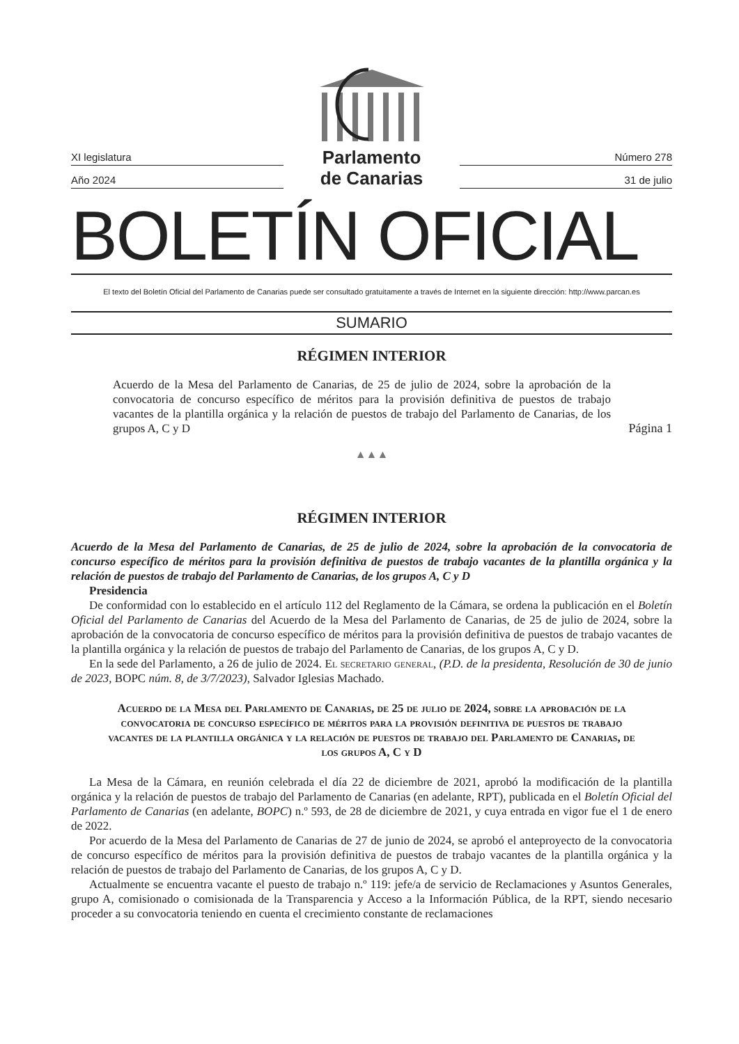XI legislatura
Año 2024
Parlamento
de Canarias
Número 278
31 de julio
BOLETÍN OFICIAL
El texto del Boletín Oficial del Parlamento de Canarias puede ser consultado gratuitamente a través de Internet en la siguiente dirección: http://www.parcan.es
SUMARIO
RÉGIMEN INTERIOR
Acuerdo de la Mesa del Parlamento de Canarias, de 25 de julio de 2024, sobre la aprobación de la convocatoria de concurso específico de méritos para la provisión definitiva de puestos de trabajo vacantes de la plantilla orgánica y la relación de puestos de trabajo del Parlamento de Canarias, de los grupos A, C y D
Página 1
▲▲▲
RÉGIMEN INTERIOR
Acuerdo de la Mesa del Parlamento de Canarias, de 25 de julio de 2024, sobre la aprobación de la convocatoria de concurso específico de méritos para la provisión definitiva de puestos de trabajo vacantes de la plantilla orgánica y la relación de puestos de trabajo del Parlamento de Canarias, de los grupos A, C y D
Presidencia
De conformidad con lo establecido en el artículo 112 del Reglamento de la Cámara, se ordena la publicación en el Boletín Oficial del Parlamento de Canarias del Acuerdo de la Mesa del Parlamento de Canarias, de 25 de julio de 2024, sobre la aprobación de la convocatoria de concurso específico de méritos para la provisión definitiva de puestos de trabajo vacantes de la plantilla orgánica y la relación de puestos de trabajo del Parlamento de Canarias, de los grupos A, C y D.
En la sede del Parlamento, a 26 de julio de 2024. El secretario general, (P.D. de la presidenta, Resolución de 30 de junio de 2023, BOPC núm. 8, de 3/7/2023), Salvador Iglesias Machado.
Acuerdo de la Mesa del Parlamento de Canarias, de 25 de julio de 2024, sobre la aprobación de la convocatoria de concurso específico de méritos para la provisión definitiva de puestos de trabajo vacantes de la plantilla orgánica y la relación de puestos de trabajo del Parlamento de Canarias, de los grupos A, C y D
La Mesa de la Cámara, en reunión celebrada el día 22 de diciembre de 2021, aprobó la modificación de la plantilla orgánica y la relación de puestos de trabajo del Parlamento de Canarias (en adelante, RPT), publicada en el Boletín Oficial del Parlamento de Canarias (en adelante, BOPC) n.º 593, de 28 de diciembre de 2021, y cuya entrada en vigor fue el 1 de enero de 2022.
Por acuerdo de la Mesa del Parlamento de Canarias de 27 de junio de 2024, se aprobó el anteproyecto de la convocatoria de concurso específico de méritos para la provisión definitiva de puestos de trabajo vacantes de la plantilla orgánica y la relación de puestos de trabajo del Parlamento de Canarias, de los grupos A, C y D.
Actualmente se encuentra vacante el puesto de trabajo n.º 119: jefe/a de servicio de Reclamaciones y Asuntos Generales, grupo A, comisionado o comisionada de la Transparencia y Acceso a la Información Pública, de la RPT, siendo necesario proceder a su convocatoria teniendo en cuenta el crecimiento constante de reclamaciones